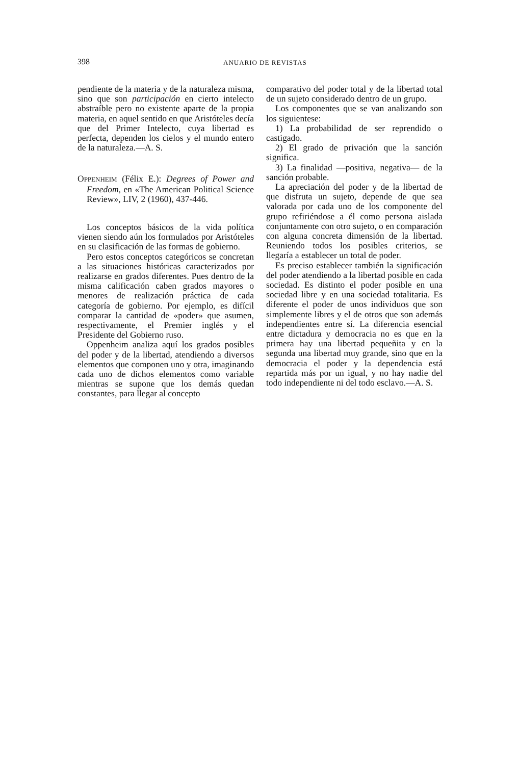398 ANUARIO DE REVISTAS
pendiente de la materia y de la naturaleza misma, sino que son participación en cierto intelecto abstraíble pero no existente aparte de la propia materia, en aquel sentido en que Aristóteles decía que del Primer Intelecto, cuya libertad es perfecta, dependen los cielos y el mundo entero de la naturaleza.—A. S.
OPPENHEIM (Félix E.): Degrees of Power and Freedom, en «The American Political Science Review», LIV, 2 (1960), 437-446.
Los conceptos básicos de la vida política vienen siendo aún los formulados por Aristóteles en su clasificación de las formas de gobierno.
Pero estos conceptos categóricos se concretan a las situaciones históricas caracterizados por realizarse en grados diferentes. Pues dentro de la misma calificación caben grados mayores o menores de realización práctica de cada categoría de gobierno. Por ejemplo, es difícil comparar la cantidad de «poder» que asumen, respectivamente, el Premier inglés y el Presidente del Gobierno ruso.
Oppenheim analiza aquí los grados posibles del poder y de la libertad, atendiendo a diversos elementos que componen uno y otra, imaginando cada uno de dichos elementos como variable mientras se supone que los demás quedan constantes, para llegar al concepto
comparativo del poder total y de la libertad total de un sujeto considerado dentro de un grupo.
Los componentes que se van analizando son los siguientese:
1) La probabilidad de ser reprendido o castigado.
2) El grado de privación que la sanción significa.
3) La finalidad —positiva, negativa— de la sanción probable.
La apreciación del poder y de la libertad de que disfruta un sujeto, depende de que sea valorada por cada uno de los componente del grupo refiriéndose a él como persona aislada conjuntamente con otro sujeto, o en comparación con alguna concreta dimensión de la libertad. Reuniendo todos los posibles criterios, se llegaría a establecer un total de poder.
Es preciso establecer también la significación del poder atendiendo a la libertad posible en cada sociedad. Es distinto el poder posible en una sociedad libre y en una sociedad totalitaria. Es diferente el poder de unos individuos que son simplemente libres y el de otros que son además independientes entre sí. La diferencia esencial entre dictadura y democracia no es que en la primera hay una libertad pequeñita y en la segunda una libertad muy grande, sino que en la democracia el poder y la dependencia está repartida más por un igual, y no hay nadie del todo independiente ni del todo esclavo.—A. S.